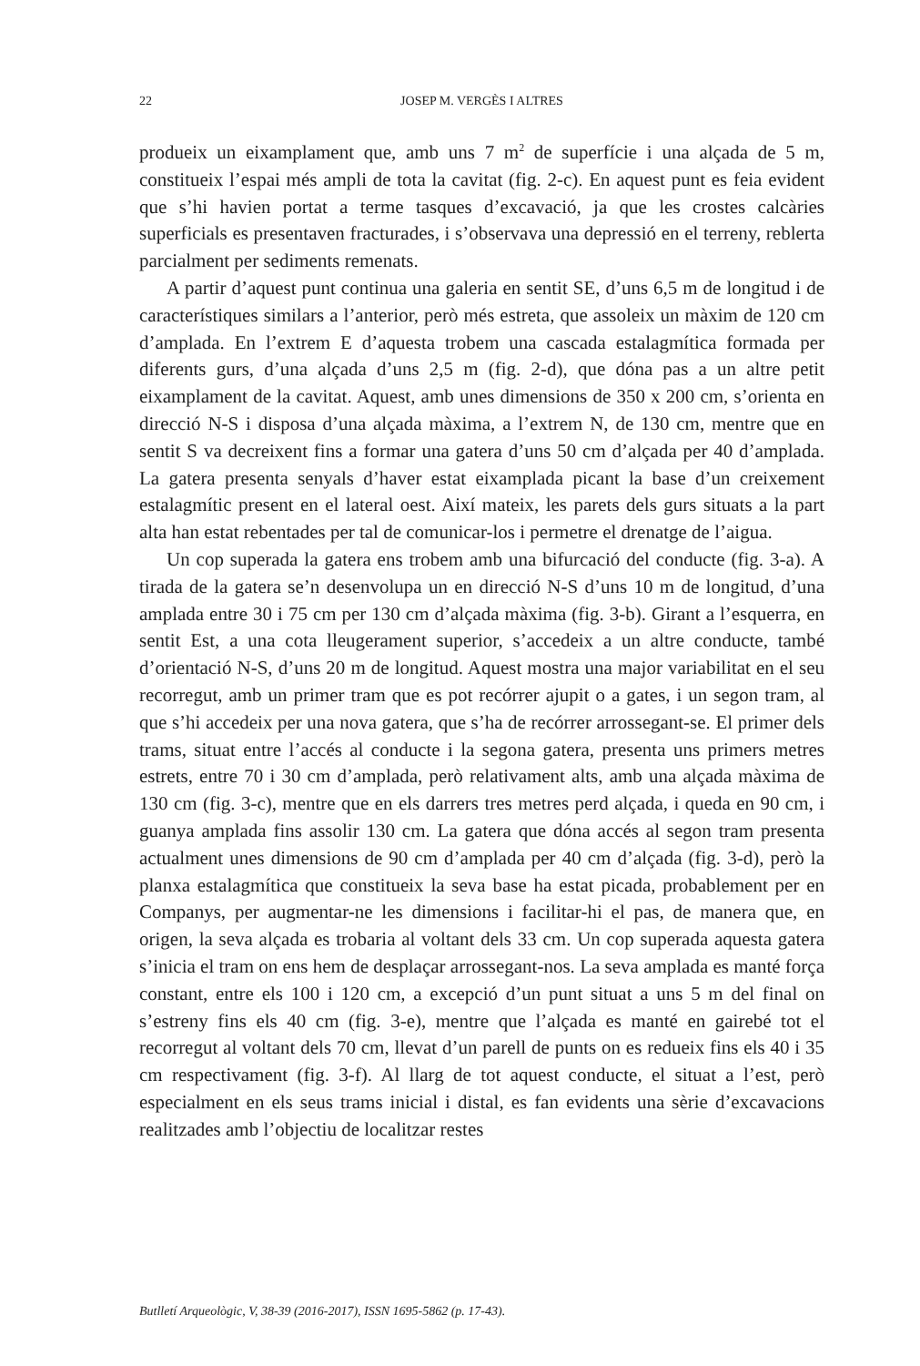22 JOSEP M. VERGÈS I ALTRES
produeix un eixamplament que, amb uns 7 m<sup>2</sup> de superfície i una alçada de 5 m, constitueix l’espai més ampli de tota la cavitat (fig. 2-c). En aquest punt es feia evident que s’hi havien portat a terme tasques d’excavació, ja que les crostes calcàries superficials es presentaven fracturades, i s’observava una depressió en el terreny, reblerta parcialment per sediments remenats.
A partir d’aquest punt continua una galeria en sentit SE, d’uns 6,5 m de longitud i de característiques similars a l’anterior, però més estreta, que assoleix un màxim de 120 cm d’amplada. En l’extrem E d’aquesta trobem una cascada estalagmítica formada per diferents gurs, d’una alçada d’uns 2,5 m (fig. 2-d), que dóna pas a un altre petit eixamplament de la cavitat. Aquest, amb unes dimensions de 350 x 200 cm, s’orienta en direcció N-S i disposa d’una alçada màxima, a l’extrem N, de 130 cm, mentre que en sentit S va decreixent fins a formar una gatera d’uns 50 cm d’alçada per 40 d’amplada. La gatera presenta senyals d’haver estat eixamplada picant la base d’un creixement estalagmític present en el lateral oest. Així mateix, les parets dels gurs situats a la part alta han estat rebentades per tal de comunicar-los i permetre el drenatge de l’aigua.
Un cop superada la gatera ens trobem amb una bifurcació del conducte (fig. 3-a). A tirada de la gatera se’n desenvolupa un en direcció N-S d’uns 10 m de longitud, d’una amplada entre 30 i 75 cm per 130 cm d’alçada màxima (fig. 3-b). Girant a l’esquerra, en sentit Est, a una cota lleugerament superior, s’accedeix a un altre conducte, també d’orientació N-S, d’uns 20 m de longitud. Aquest mostra una major variabilitat en el seu recorregut, amb un primer tram que es pot recórrer ajupit o a gates, i un segon tram, al que s’hi accedeix per una nova gatera, que s’ha de recórrer arrossegant-se. El primer dels trams, situat entre l’accés al conducte i la segona gatera, presenta uns primers metres estrets, entre 70 i 30 cm d’amplada, però relativament alts, amb una alçada màxima de 130 cm (fig. 3-c), mentre que en els darrers tres metres perd alçada, i queda en 90 cm, i guanya amplada fins assolir 130 cm. La gatera que dóna accés al segon tram presenta actualment unes dimensions de 90 cm d’amplada per 40 cm d’alçada (fig. 3-d), però la planxa estalagmítica que constitueix la seva base ha estat picada, probablement per en Companys, per augmentar-ne les dimensions i facilitar-hi el pas, de manera que, en origen, la seva alçada es trobaria al voltant dels 33 cm. Un cop superada aquesta gatera s’inicia el tram on ens hem de desplaçar arrossegant-nos. La seva amplada es manté força constant, entre els 100 i 120 cm, a excepció d’un punt situat a uns 5 m del final on s’estreny fins els 40 cm (fig. 3-e), mentre que l’alçada es manté en gairebé tot el recorregut al voltant dels 70 cm, llevat d’un parell de punts on es redueix fins els 40 i 35 cm respectivament (fig. 3-f). Al llarg de tot aquest conducte, el situat a l’est, però especialment en els seus trams inicial i distal, es fan evidents una sèrie d’excavacions realitzades amb l’objectiu de localitzar restes
Butlletí Arqueològic, V, 38-39 (2016-2017), ISSN 1695-5862 (p. 17-43).